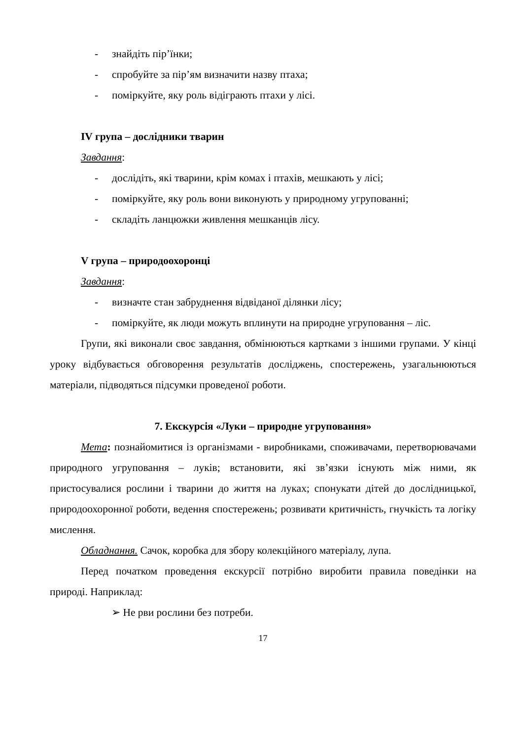- знайдіть пір’їнки;
- спробуйте за пір’ям визначити назву птаха;
- поміркуйте, яку роль відіграють птахи у лісі.
IV група – дослідники тварин
Завдання:
- дослідіть, які тварини, крім комах і птахів, мешкають у лісі;
- поміркуйте, яку роль вони виконують у природному угрупованні;
- складіть ланцюжки живлення мешканців лісу.
V група – природоохоронці
Завдання:
- визначте стан забруднення відвіданої ділянки лісу;
- поміркуйте, як люди можуть вплинути на природне угруповання – ліс.
Групи, які виконали своє завдання, обмінюються картками з іншими групами. У кінці уроку відбувається обговорення результатів досліджень, спостережень, узагальнюються матеріали, підводяться підсумки проведеної роботи.
7. Екскурсія «Луки – природне угруповання»
Мета: познайомитися із організмами - виробниками, споживачами, перетворювачами природного угруповання – луків; встановити, які зв’язки існують між ними, як пристосувалися рослини і тварини до життя на луках; спонукати дітей до дослідницької, природоохоронної роботи, ведення спостережень; розвивати критичність, гнучкість та логіку мислення.
Обладнання. Сачок, коробка для збору колекційного матеріалу, лупа.
Перед початком проведення екскурсії потрібно виробити правила поведінки на природі. Наприклад:
➢ Не рви рослини без потреби.
17